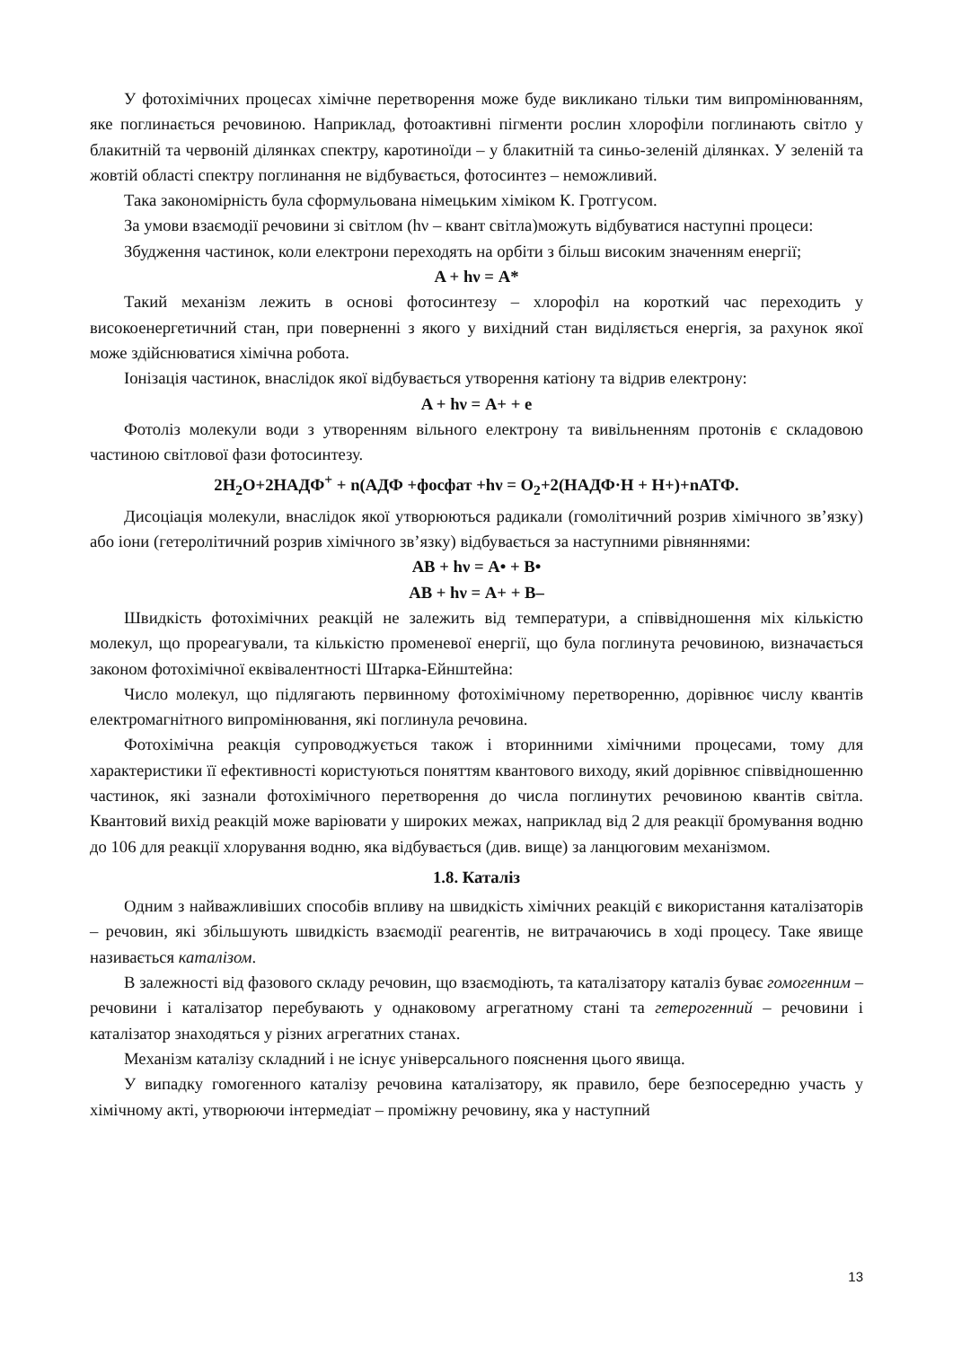У фотохімічних процесах хімічне перетворення може буде викликано тільки тим випромінюванням, яке поглинається речовиною. Наприклад, фотоактивні пігменти рослин хлорофіли поглинають світло у блакитній та червоній ділянках спектру, каротиноїди – у блакитній та синьо-зеленій ділянках. У зеленій та жовтій області спектру поглинання не відбувається, фотосинтез – неможливий.
Така закономірність була сформульована німецьким хіміком К. Гротгусом.
За умови взаємодії речовини зі світлом (hν – квант світла)можуть відбуватися наступні процеси:
Збудження частинок, коли електрони переходять на орбіти з більш високим значенням енергії;
A + hν = A*
Такий механізм лежить в основі фотосинтезу – хлорофіл на короткий час переходить у високоенергетичний стан, при поверненні з якого у вихідний стан виділяється енергія, за рахунок якої може здійснюватися хімічна робота.
Іонізація частинок, внаслідок якої відбувається утворення катіону та відрив електрону:
A + hν = A+ + e
Фотоліз молекули води з утворенням вільного електрону та вивільненням протонів є складовою частиною світлової фази фотосинтезу.
2H<sub>2</sub>O+2НАДФ<sup>+</sup> + n(АДФ +фосфат +hν = O<sub>2</sub>+2(НАДФ·Н + Н+)+nАТФ.
Дисоціація молекули, внаслідок якої утворюються радикали (гомолітичний розрив хімічного зв’язку) або іони (гетеролітичний розрив хімічного зв’язку) відбувається за наступними рівняннями:
AB + hν = A• + B•
AB + hν = A+ + B–
Швидкість фотохімічних реакцій не залежить від температури, а співвідношення міх кількістю молекул, що прореагували, та кількістю променевої енергії, що була поглинута речовиною, визначається законом фотохімічної еквівалентності Штарка-Ейнштейна:
Число молекул, що підлягають первинному фотохімічному перетворенню, дорівнює числу квантів електромагнітного випромінювання, які поглинула речовина.
Фотохімічна реакція супроводжується також і вторинними хімічними процесами, тому для характеристики її ефективності користуються поняттям квантового виходу, який дорівнює співвідношенню частинок, які зазнали фотохімічного перетворення до числа поглинутих речовиною квантів світла. Квантовий вихід реакцій може варіювати у широких межах, наприклад від 2 для реакції бромування водню до 106 для реакції хлорування водню, яка відбувається (див. вище) за ланцюговим механізмом.
1.8. Каталіз
Одним з найважливіших способів впливу на швидкість хімічних реакцій є використання каталізаторів – речовин, які збільшують швидкість взаємодії реагентів, не витрачаючись в ході процесу. Таке явище називається каталізом.
В залежності від фазового складу речовин, що взаємодіють, та каталізатору каталіз буває гомогенним – речовини і каталізатор перебувають у однаковому агрегатному стані та гетерогенний – речовини і каталізатор знаходяться у різних агрегатних станах.
Механізм каталізу складний і не існує універсального пояснення цього явища.
У випадку гомогенного каталізу речовина каталізатору, як правило, бере безпосередню участь у хімічному акті, утворюючи інтермедіат – проміжну речовину, яка у наступний
13